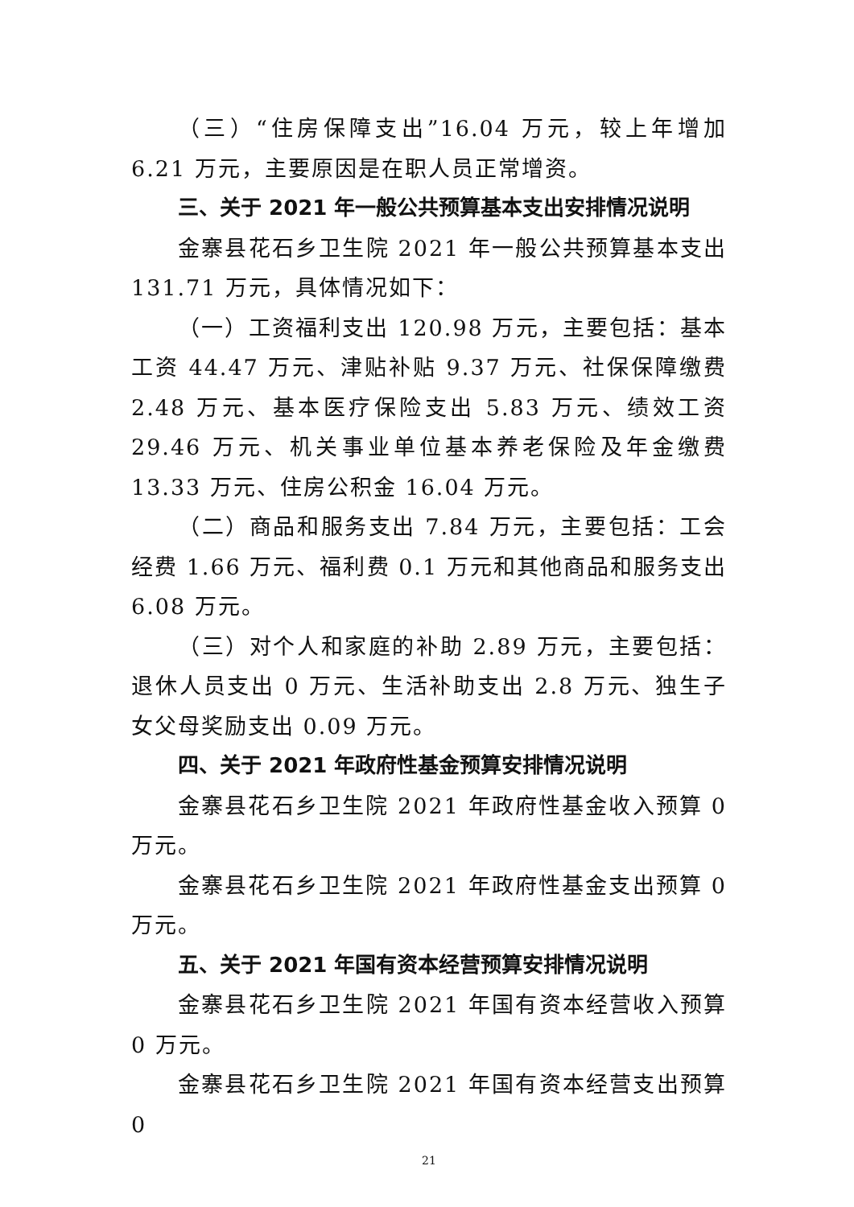（三）“住房保障支出”16.04 万元，较上年增加 6.21 万元，主要原因是在职人员正常增资。
三、关于 2021 年一般公共预算基本支出安排情况说明
金寨县花石乡卫生院 2021 年一般公共预算基本支出 131.71 万元，具体情况如下：
（一）工资福利支出 120.98 万元，主要包括：基本工资 44.47 万元、津贴补贴 9.37 万元、社保保障缴费 2.48 万元、基本医疗保险支出 5.83 万元、绩效工资 29.46 万元、机关事业单位基本养老保险及年金缴费 13.33 万元、住房公积金 16.04 万元。
（二）商品和服务支出 7.84 万元，主要包括：工会经费 1.66 万元、福利费 0.1 万元和其他商品和服务支出 6.08 万元。
（三）对个人和家庭的补助 2.89 万元，主要包括：退休人员支出 0 万元、生活补助支出 2.8 万元、独生子女父母奖励支出 0.09 万元。
四、关于 2021 年政府性基金预算安排情况说明
金寨县花石乡卫生院 2021 年政府性基金收入预算 0 万元。
金寨县花石乡卫生院 2021 年政府性基金支出预算 0 万元。
五、关于 2021 年国有资本经营预算安排情况说明
金寨县花石乡卫生院 2021 年国有资本经营收入预算 0 万元。
金寨县花石乡卫生院 2021 年国有资本经营支出预算 0
21